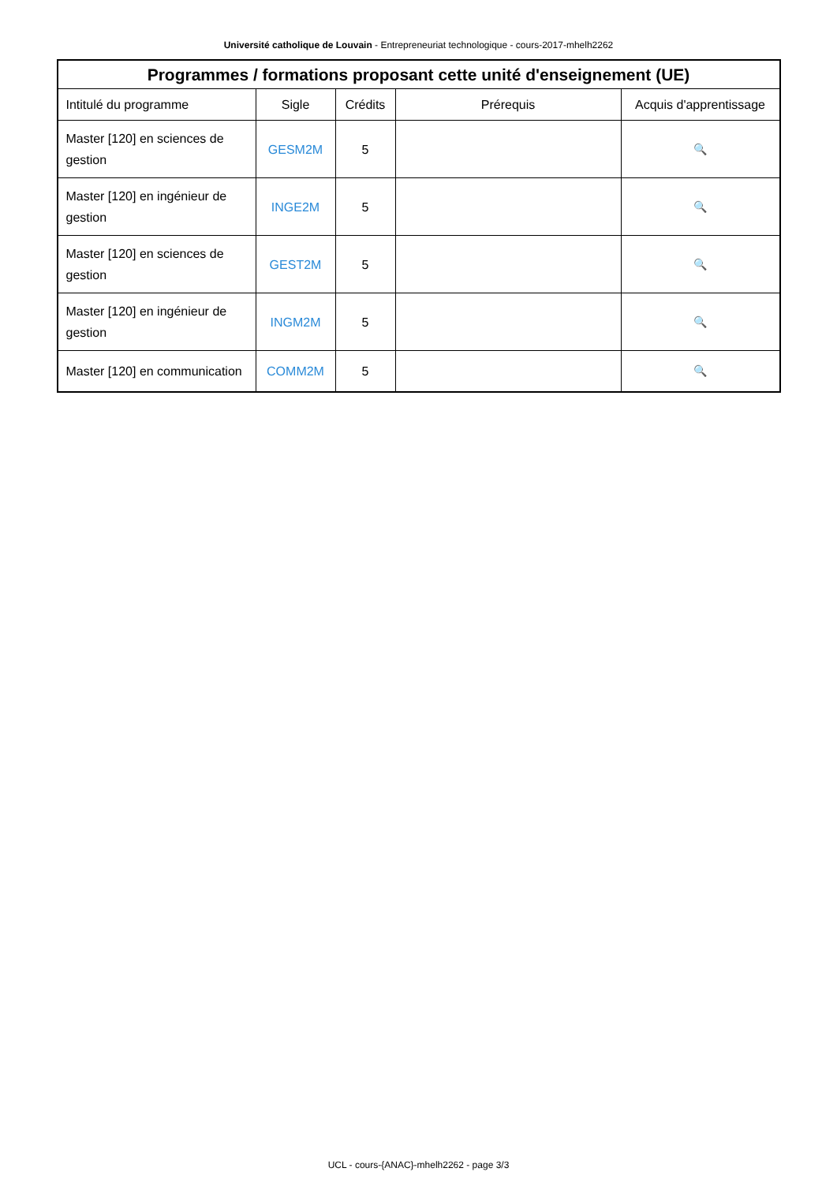Université catholique de Louvain - Entrepreneuriat technologique - cours-2017-mhelh2262
| Programmes / formations proposant cette unité d'enseignement (UE) | | | | |
| --- | --- | --- | --- | --- |
| Intitulé du programme | Sigle | Crédits | Prérequis | Acquis d'apprentissage |
| Master [120] en sciences de gestion | GESM2M | 5 | | 🔍 |
| Master [120] en ingénieur de gestion | INGE2M | 5 | | 🔍 |
| Master [120] en sciences de gestion | GEST2M | 5 | | 🔍 |
| Master [120] en ingénieur de gestion | INGM2M | 5 | | 🔍 |
| Master [120] en communication | COMM2M | 5 | | 🔍 |
UCL - cours-{ANAC}-mhelh2262 - page 3/3